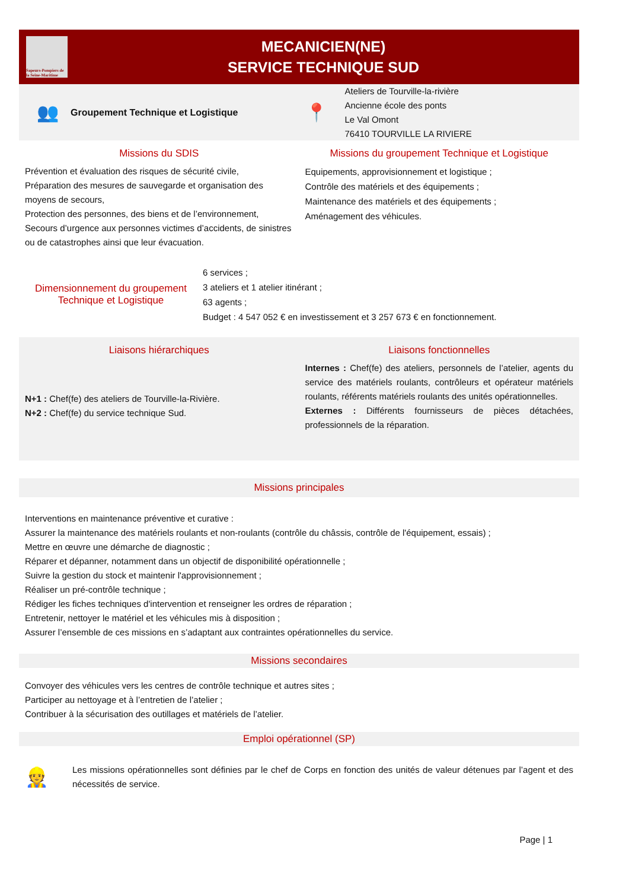Sapeurs-Pompiers de la Seine-Maritime
MECANICIEN(NE)
SERVICE TECHNIQUE SUD
👥 Groupement Technique et Logistique
📍
Ateliers de Tourville-la-rivière
Ancienne école des ponts
Le Val Omont
76410 TOURVILLE LA RIVIERE
Missions du SDIS
Prévention et évaluation des risques de sécurité civile,
Préparation des mesures de sauvegarde et organisation des moyens de secours,
Protection des personnes, des biens et de l’environnement,
Secours d’urgence aux personnes victimes d’accidents, de sinistres ou de catastrophes ainsi que leur évacuation.
Missions du groupement Technique et Logistique
Equipements, approvisionnement et logistique ;
Contrôle des matériels et des équipements ;
Maintenance des matériels et des équipements ;
Aménagement des véhicules.
Dimensionnement du groupement
Technique et Logistique
6 services ;
3 ateliers et 1 atelier itinérant ;
63 agents ;
Budget : 4 547 052 € en investissement et 3 257 673 € en fonctionnement.
Liaisons hiérarchiques
N+1 : Chef(fe) des ateliers de Tourville-la-Rivière.
N+2 : Chef(fe) du service technique Sud.
Liaisons fonctionnelles
Internes : Chef(fe) des ateliers, personnels de l’atelier, agents du service des matériels roulants, contrôleurs et opérateur matériels roulants, référents matériels roulants des unités opérationnelles.
Externes : Différents fournisseurs de pièces détachées, professionnels de la réparation.
Missions principales
Interventions en maintenance préventive et curative :
Assurer la maintenance des matériels roulants et non-roulants (contrôle du châssis, contrôle de l'équipement, essais) ;
Mettre en œuvre une démarche de diagnostic ;
Réparer et dépanner, notamment dans un objectif de disponibilité opérationnelle ;
Suivre la gestion du stock et maintenir l'approvisionnement ;
Réaliser un pré-contrôle technique ;
Rédiger les fiches techniques d'intervention et renseigner les ordres de réparation ;
Entretenir, nettoyer le matériel et les véhicules mis à disposition ;
Assurer l’ensemble de ces missions en s’adaptant aux contraintes opérationnelles du service.
Missions secondaires
Convoyer des véhicules vers les centres de contrôle technique et autres sites ;
Participer au nettoyage et à l’entretien de l’atelier ;
Contribuer à la sécurisation des outillages et matériels de l’atelier.
Emploi opérationnel (SP)
👷
Les missions opérationnelles sont définies par le chef de Corps en fonction des unités de valeur détenues par l’agent et des nécessités de service.
Page | 1